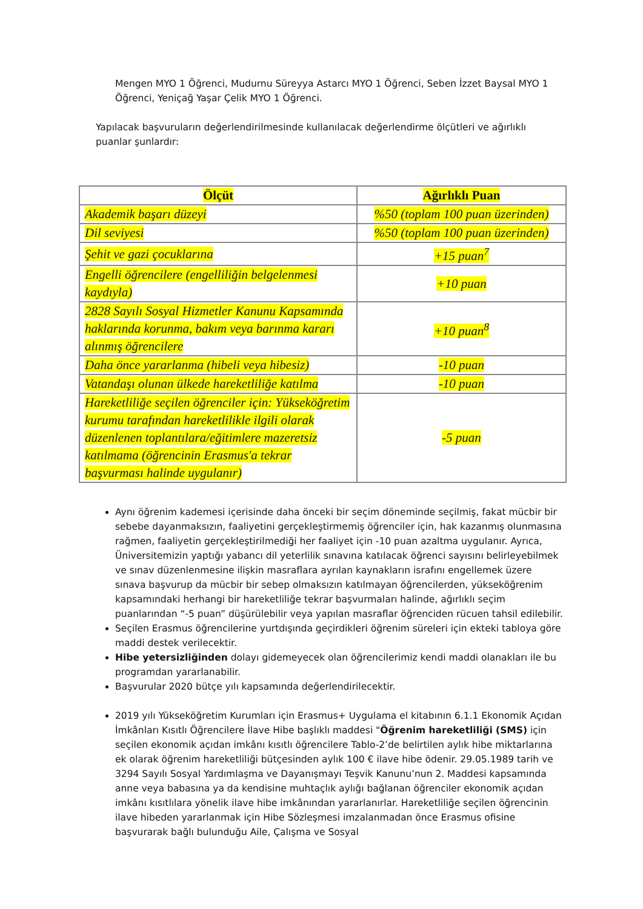Mengen MYO 1 Öğrenci, Mudurnu Süreyya Astarcı MYO 1 Öğrenci, Seben İzzet Baysal MYO 1 Öğrenci, Yeniçağ Yaşar Çelik MYO 1 Öğrenci.
Yapılacak başvuruların değerlendirilmesinde kullanılacak değerlendirme ölçütleri ve ağırlıklı puanlar şunlardır:
| Ölçüt | Ağırlıklı Puan |
| --- | --- |
| Akademik başarı düzeyi | %50 (toplam 100 puan üzerinden) |
| Dil seviyesi | %50 (toplam 100 puan üzerinden) |
| Şehit ve gazi çocuklarına | +15 puan<sup>7</sup> |
| Engelli öğrencilere (engelliliğin belgelenmesi kaydıyla) | +10 puan |
| 2828 Sayılı Sosyal Hizmetler Kanunu Kapsamında haklarında korunma, bakım veya barınma kararı alınmış öğrencilere | +10 puan<sup>8</sup> |
| Daha önce yararlanma (hibeli veya hibesiz) | -10 puan |
| Vatandaşı olunan ülkede hareketliliğe katılma | -10 puan |
| Hareketliliğe seçilen öğrenciler için: Yükseköğretim kurumu tarafından hareketlilikle ilgili olarak düzenlenen toplantılara/eğitimlere mazeretsiz katılmama (öğrencinin Erasmus'a tekrar başvurması halinde uygulanır) | -5 puan |
Aynı öğrenim kademesi içerisinde daha önceki bir seçim döneminde seçilmiş, fakat mücbir bir sebebe dayanmaksızın, faaliyetini gerçekleştirmemiş öğrenciler için, hak kazanmış olunmasına rağmen, faaliyetin gerçekleştirilmediği her faaliyet için -10 puan azaltma uygulanır. Ayrıca, Üniversitemizin yaptığı yabancı dil yeterlilik sınavına katılacak öğrenci sayısını belirleyebilmek ve sınav düzenlenmesine ilişkin masraflara ayrılan kaynakların israfını engellemek üzere sınava başvurup da mücbir bir sebep olmaksızın katılmayan öğrencilerden, yükseköğrenim kapsamındaki herhangi bir hareketliliğe tekrar başvurmaları halinde, ağırlıklı seçim puanlarından “-5 puan” düşürülebilir veya yapılan masraflar öğrenciden rücuen tahsil edilebilir.
Seçilen Erasmus öğrencilerine yurtdışında geçirdikleri öğrenim süreleri için ekteki tabloya göre maddi destek verilecektir.
Hibe yetersizliğinden dolayı gidemeyecek olan öğrencilerimiz kendi maddi olanakları ile bu programdan yararlanabilir.
Başvurular 2020 bütçe yılı kapsamında değerlendirilecektir.
2019 yılı Yükseköğretim Kurumları için Erasmus+ Uygulama el kitabının 6.1.1 Ekonomik Açıdan İmkânları Kısıtlı Öğrencilere İlave Hibe başlıklı maddesi "Öğrenim hareketliliği (SMS) için seçilen ekonomik açıdan imkânı kısıtlı öğrencilere Tablo-2’de belirtilen aylık hibe miktarlarına ek olarak öğrenim hareketliliği bütçesinden aylık 100 € ilave hibe ödenir. 29.05.1989 tarih ve 3294 Sayılı Sosyal Yardımlaşma ve Dayanışmayı Teşvik Kanunu’nun 2. Maddesi kapsamında anne veya babasına ya da kendisine muhtaçlık aylığı bağlanan öğrenciler ekonomik açıdan imkânı kısıtlılara yönelik ilave hibe imkânından yararlanırlar. Hareketliliğe seçilen öğrencinin ilave hibeden yararlanmak için Hibe Sözleşmesi imzalanmadan önce Erasmus ofisine başvurarak bağlı bulunduğu Aile, Çalışma ve Sosyal